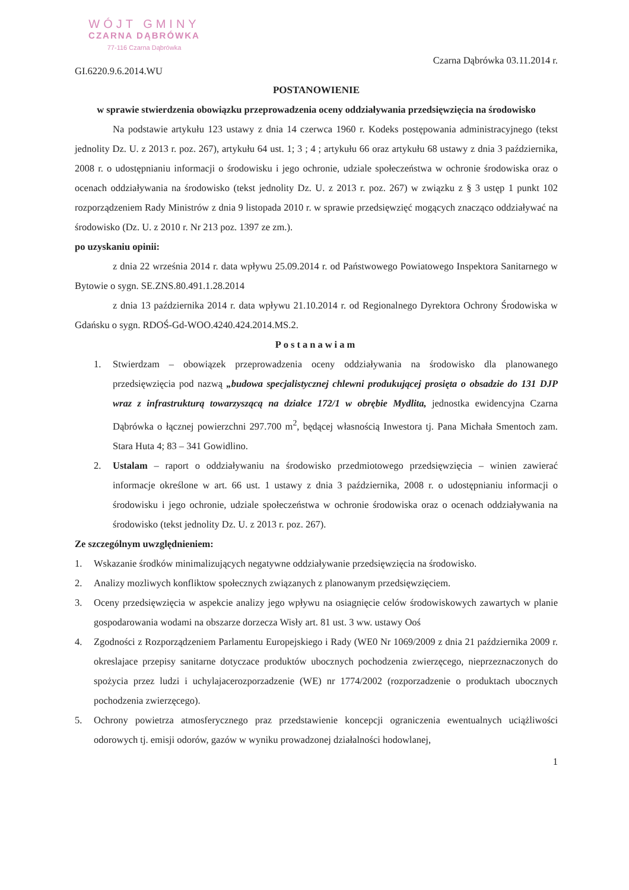WÓJT GMINY
CZARNA DĄBRÓWKA
77-116 Czarna Dąbrówka
GI.6220.9.6.2014.WU
Czarna Dąbrówka 03.11.2014 r.
POSTANOWIENIE
w sprawie stwierdzenia obowiązku przeprowadzenia oceny oddziaływania przedsięwzięcia na środowisko
Na podstawie artykułu 123 ustawy z dnia 14 czerwca 1960 r. Kodeks postępowania administracyjnego (tekst jednolity Dz. U. z 2013 r. poz. 267), artykułu 64 ust. 1; 3 ; 4 ; artykułu 66 oraz artykułu 68 ustawy z dnia 3 października, 2008 r. o udostępnianiu informacji o środowisku i jego ochronie, udziale społeczeństwa w ochronie środowiska oraz o ocenach oddziaływania na środowisko (tekst jednolity Dz. U. z 2013 r. poz. 267) w związku z § 3 ustęp 1 punkt 102 rozporządzeniem Rady Ministrów z dnia 9 listopada 2010 r. w sprawie przedsięwzięć mogących znacząco oddziaływać na środowisko (Dz. U. z 2010 r. Nr 213 poz. 1397 ze zm.).
po uzyskaniu opinii:
z dnia 22 września 2014 r. data wpływu 25.09.2014 r. od Państwowego Powiatowego Inspektora Sanitarnego w Bytowie o sygn. SE.ZNS.80.491.1.28.2014
z dnia 13 października 2014 r. data wpływu 21.10.2014 r. od Regionalnego Dyrektora Ochrony Środowiska w Gdańsku o sygn. RDOŚ-Gd-WOO.4240.424.2014.MS.2.
Postanawiam
1. Stwierdzam – obowiązek przeprowadzenia oceny oddziaływania na środowisko dla planowanego przedsięwzięcia pod nazwą „budowa specjalistycznej chlewni produkującej prosięta o obsadzie do 131 DJP wraz z infrastrukturą towarzyszącą na działce 172/1 w obrębie Mydlita, jednostka ewidencyjna Czarna Dąbrówka o łącznej powierzchni 297.700 m<sup>2</sup>, będącej własnością Inwestora tj. Pana Michała Smentoch zam. Stara Huta 4; 83 – 341 Gowidlino.
2. Ustalam – raport o oddziaływaniu na środowisko przedmiotowego przedsięwzięcia – winien zawierać informacje określone w art. 66 ust. 1 ustawy z dnia 3 października, 2008 r. o udostępnianiu informacji o środowisku i jego ochronie, udziale społeczeństwa w ochronie środowiska oraz o ocenach oddziaływania na środowisko (tekst jednolity Dz. U. z 2013 r. poz. 267).
Ze szczególnym uwzględnieniem:
1. Wskazanie środków minimalizujących negatywne oddziaływanie przedsięwzięcia na środowisko.
2. Analizy mozliwych konfliktow społecznych związanych z planowanym przedsięwzięciem.
3. Oceny przedsięwzięcia w aspekcie analizy jego wpływu na osiagnięcie celów środowiskowych zawartych w planie gospodarowania wodami na obszarze dorzecza Wisły art. 81 ust. 3 ww. ustawy Ooś
4. Zgodności z Rozporządzeniem Parlamentu Europejskiego i Rady (WE0 Nr 1069/2009 z dnia 21 października 2009 r. okreslajace przepisy sanitarne dotyczace produktów ubocznych pochodzenia zwierzęcego, nieprzeznaczonych do spożycia przez ludzi i uchylajacerozporzadzenie (WE) nr 1774/2002 (rozporzadzenie o produktach ubocznych pochodzenia zwierzęcego).
5. Ochrony powietrza atmosferycznego praz przedstawienie koncepcji ograniczenia ewentualnych uciążliwości odorowych tj. emisji odorów, gazów w wyniku prowadzonej działalności hodowlanej,
1